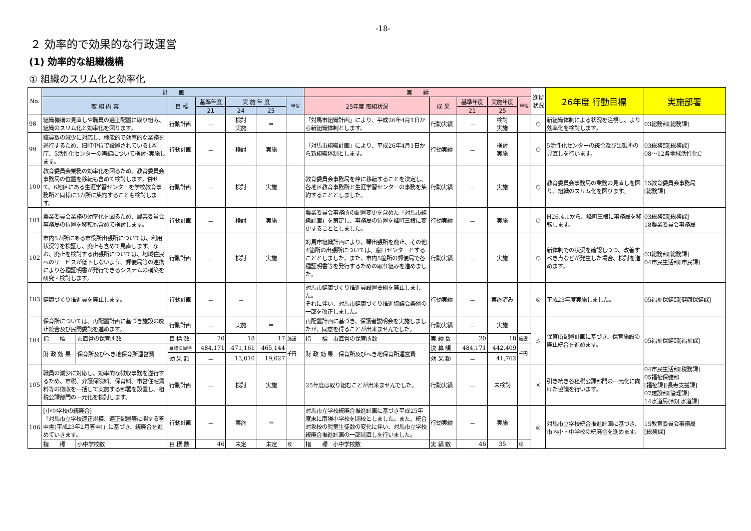-18-
２ 効率的で効果的な行政運営
(1) 効率的な組織機構
① 組織のスリム化と効率化
| No. | 計 画 | | | | | | | 実 績 | | | | | 進捗状況 | 26年度 行動目標 | 実施部署 |
| --- | --- | --- | --- | --- | --- | --- | --- | --- | --- | --- | --- | --- | --- | --- | --- |
| | 取 組 内 容 | | 目 標 | 基準年度 | 実 施 年 度 | | 単位 | 25年度 取組状況 | 成 果 | 基準年度 | 実施年度 | 単位 | | | |
| | | | | 21 | 24 | 25 | | | | 21 | 25 | | | | |
| 98 | 組織機構の見直しや職員の適正配置に取り組み、組織のスリム化と効率化を図ります。 | | 行動計画 | － | 検討 実施 | ⇒ | | 「対馬市組織計画」により、平成26年4月1日から新組織体制とします。 | 行動実績 | － | 検討 実施 | | ○ | 新組織体制による状況を注視し、より効率化を検討します。 | 03総務部[総務課] |
| 99 | 職員数の減少に対応し、機能的で効率的な業務を遂行するため、旧町単位で設置されている1本庁、5活性化センターの再編について検討･実施します。 | | 行動計画 | － | 検討 | 実施 | | 「対馬市組織計画」により、平成26年4月1日から新組織体制とします。 | 行動実績 | － | 検討 実施 | | ○ | 5活性化センターの統合及び出張所の見直しを行います。 | 03総務部[総務課] 08～12各地域活性化C |
| 100 | 教育委員会業務の効率化を図るため、教育委員会事務局の位置を移転も含めて検討します。併せて、6地区にある生涯学習センターを学校教育事務所と同様に3カ所に集約することも検討します。 | | 行動計画 | － | 検討 | 実施 | | 教育委員会事務局を峰に移転することを決定し、各地区教育事務所と生涯学習センターの事務を集約することとしました。 | 行動実績 | － | 実施 | | ○ | 教育委員会事務局の業務の見直しを図り、組織のスリム化を図ります。 | 15教育委員会事務局 [総務課] |
| 101 | 農業委員会業務の効率化を図るため、農業委員会事務局の位置を移転も含めて検討します。 | | 行動計画 | － | 検討 | 実施 | | 農業委員会事務所の配置変更を含めた「対馬市組織計画」を策定し、事務局の位置を峰町三根に変更することとしました。 | 行動実績 | － | 実施 | | ○ | H26.4.1から、峰町三根に事務局を移転します。 | 03総務部[総務課] 18農業委員会事務局 |
| 102 | 市内5カ所にある市役所出張所については、利用状況等を検証し、廃止も含めて見直します。なお、廃止を検討する出張所については、地域住民へのサービスが低下しないよう、郵便局等の連携により各種証明書が発行できるシステムの構築を研究・検討します。 | | 行動計画 | － | 検討 | 実施 | | 対馬市組織計画により、琴出張所を廃止、その他4箇所の出張所については、窓口センターとすることとしました。また、市内5箇所の郵便局で各種証明書等を発行するための取り組みを進めました。 | 行動実績 | － | 実施 | | ○ | 新体制での状況を確認しつつ、改善すべき点などが発生した場合、検討を進めます。 | 03総務部[総務課] 04市民生活部[市民課] |
| 103 | 健康づくり推進員を廃止します。 | | 行動計画 | － | － | | | 対馬市健康づくり推進員設置要綱を廃止しました。 それに伴い、対馬市健康づくり推進協議会条例の一部を改正しました。 | 行動実績 | － | 実施済み | | ◎ | 平成23年度実施しました。 | 05福祉保健部[健康保健課] |
| 104 | 保育所については、再配置計画に基づき施設の廃止統合及び民間委託を進めます。 | | 行動計画 | － | 実施 | ⇒ | | 再配置計画に基づき、保護者説明会を実施しましたが、同意を得ることが出来ませんでした。 | 行動実績 | － | 実施 | | △ | 保育所配置計画に基づき、保育施設の廃止統合を進めます。 | 05福祉保健部[福祉課] |
| | 指 標 | 市直営の保育所数 | 目 標 数 | 20 | 18 | 17 | 施設 | 指 標 市直営の保育所数 | 実 績 数 | 20 | 18 | 施設 | | | |
| | 財 政 効 果 | 保育所及びへき地保育所運営費 | 目標決算額 | 484,171 | 471,161 | 465,144 | 千円 | 財 政 効 果 保育所及びへき地保育所運営費 | 決 算 額 | 484,171 | 442,409 | 千円 | | | |
| | | | 効 果 額 | － | 13,010 | 19,027 | | | 効 果 額 | － | 41,762 | | | | |
| 105 | 職員の減少に対応し、効率的な徴収事務を遂行するため、市税、介護保険料、保育料、市営住宅賃料等の徴収を一括して実施する部署を設置し、租税公課部門の一元化を検討します。 | | 行動計画 | － | 検討 | 実施 | | 25年度は取り組むことが出来ませんでした。 | 行動実績 | － | 未検討 | | × | 引き続き各租税公課部門の一元化に向けた協議を行います。 | 04市民生活部[税務課] 05福祉保健部 [福祉課][長寿支援課] 07建設部[管理課] 14水道局(部)[水道課] |
| 106 | [小中学校の統廃合] 「対馬市立学校適正規模、適正配置等に関する答申書(平成23年2月答申)」に基づき、統廃合を進めていきます。 | | 行動計画 | － | 実施 | ⇒ | | 対馬市立学校統廃合推進計画に基づき平成25年度末に南陽小学校を閉校としました。また、統合対象校の児童生徒数の変化に伴い、対馬市立学校統廃合推進計画の一部見直しを行いました。 | 行動実績 | － | 実施 | | ◎ | 対馬市立学校統合推進計画に基づき、市内小・中学校の統廃合を進めます。 | 15教育委員会事務局 [総務課] |
| | 指 標 | 小中学校数 | 目 標 数 | 46 | 未定 | 未定 | 校 | 指 標 小中学校数 | 実 績 数 | 46 | 35 | 校 | | | |